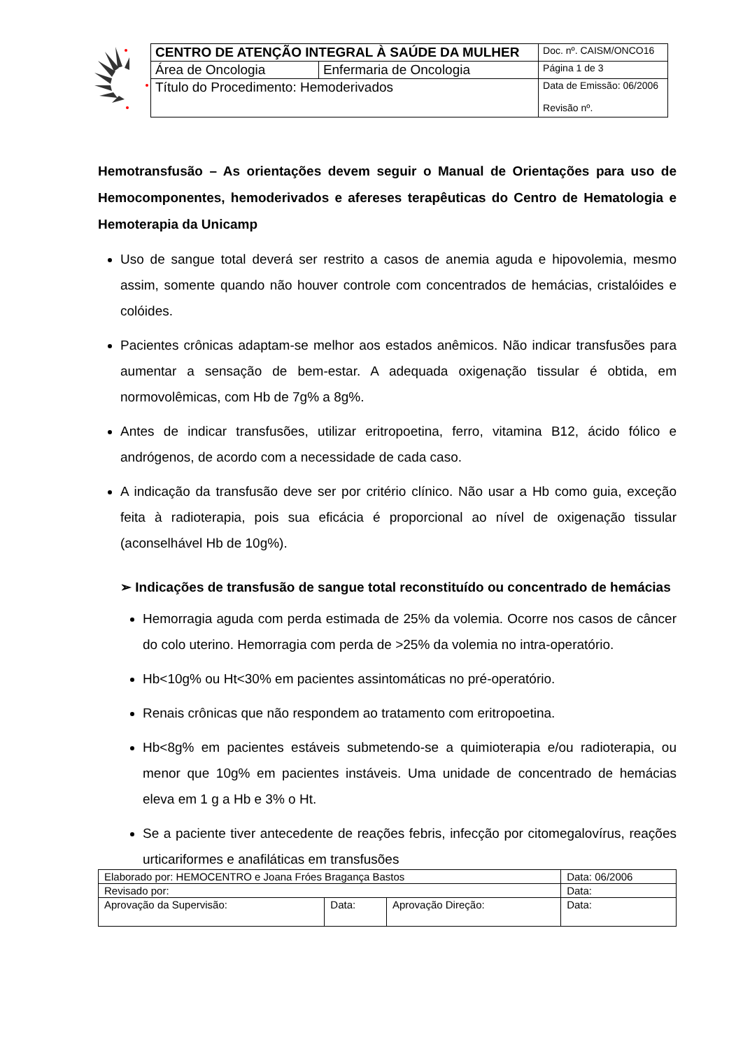| CENTRO DE ATENÇÃO INTEGRAL À SAÚDE DA MULHER | | Doc. nº. CAISM/ONCO16 |
| Área de Oncologia | Enfermaria de Oncologia | Página 1 de 3 |
| Título do Procedimento: Hemoderivados | | Data de Emissão: 06/2006 Revisão nº. |
Hemotransfusão – As orientações devem seguir o Manual de Orientações para uso de Hemocomponentes, hemoderivados e afereses terapêuticas do Centro de Hematologia e Hemoterapia da Unicamp
Uso de sangue total deverá ser restrito a casos de anemia aguda e hipovolemia, mesmo assim, somente quando não houver controle com concentrados de hemácias, cristalóides e colóides.
Pacientes crônicas adaptam-se melhor aos estados anêmicos. Não indicar transfusões para aumentar a sensação de bem-estar. A adequada oxigenação tissular é obtida, em normovolêmicas, com Hb de 7g% a 8g%.
Antes de indicar transfusões, utilizar eritropoetina, ferro, vitamina B12, ácido fólico e andrógenos, de acordo com a necessidade de cada caso.
A indicação da transfusão deve ser por critério clínico. Não usar a Hb como guia, exceção feita à radioterapia, pois sua eficácia é proporcional ao nível de oxigenação tissular (aconselhável Hb de 10g%).
➢ Indicações de transfusão de sangue total reconstituído ou concentrado de hemácias
Hemorragia aguda com perda estimada de 25% da volemia. Ocorre nos casos de câncer do colo uterino. Hemorragia com perda de >25% da volemia no intra-operatório.
Hb<10g% ou Ht<30% em pacientes assintomáticas no pré-operatório.
Renais crônicas que não respondem ao tratamento com eritropoetina.
Hb<8g% em pacientes estáveis submetendo-se a quimioterapia e/ou radioterapia, ou menor que 10g% em pacientes instáveis. Uma unidade de concentrado de hemácias eleva em 1 g a Hb e 3% o Ht.
Se a paciente tiver antecedente de reações febris, infecção por citomegalovírus, reações urticariformes e anafiláticas em transfusões
| Elaborado por: HEMOCENTRO e Joana Fróes Bragança Bastos | | | Data: 06/2006 |
| Revisado por: | | | Data: |
| Aprovação da Supervisão: | Data: | Aprovação Direção: | Data: |